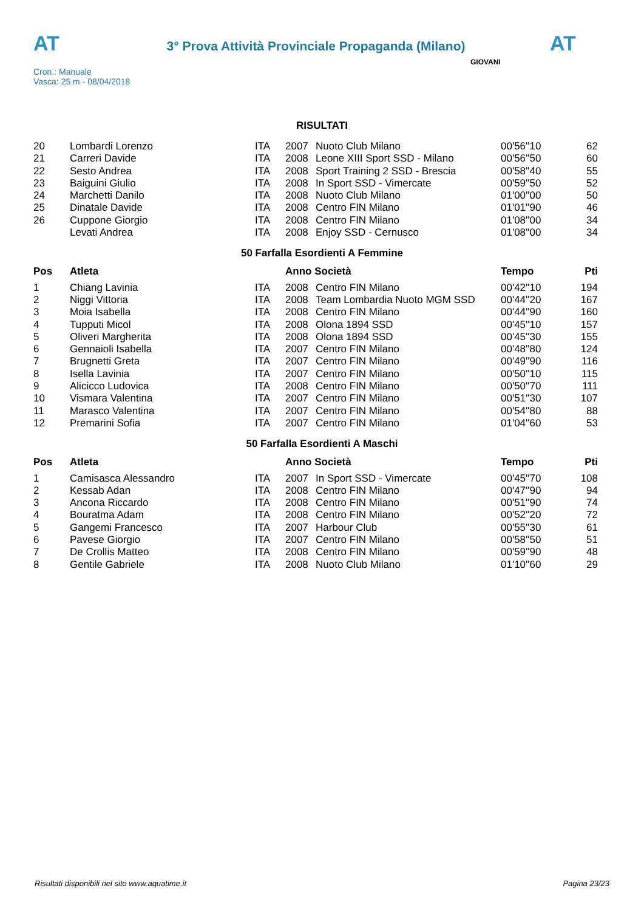AT
3° Prova Attività Provinciale Propaganda (Milano)
AT
Cron.: Manuale
Vasca: 25 m - 08/04/2018
GIOVANI
RISULTATI
| 20 | Lombardi Lorenzo | ITA | 2007 | Nuoto Club Milano | 00'56''10 | 62 |
| 21 | Carreri Davide | ITA | 2008 | Leone XIII Sport SSD - Milano | 00'56''50 | 60 |
| 22 | Sesto Andrea | ITA | 2008 | Sport Training 2 SSD - Brescia | 00'58''40 | 55 |
| 23 | Baiguini Giulio | ITA | 2008 | In Sport SSD - Vimercate | 00'59''50 | 52 |
| 24 | Marchetti Danilo | ITA | 2008 | Nuoto Club Milano | 01'00''00 | 50 |
| 25 | Dinatale Davide | ITA | 2008 | Centro FIN Milano | 01'01''90 | 46 |
| 26 | Cuppone Giorgio | ITA | 2008 | Centro FIN Milano | 01'08''00 | 34 |
| | Levati Andrea | ITA | 2008 | Enjoy SSD - Cernusco | 01'08''00 | 34 |
50 Farfalla Esordienti A Femmine
| Pos | Atleta | | Anno Società | | Tempo | Pti |
| --- | --- | --- | --- | --- | --- | --- |
| 1 | Chiang Lavinia | ITA | 2008 | Centro FIN Milano | 00'42''10 | 194 |
| 2 | Niggi Vittoria | ITA | 2008 | Team Lombardia Nuoto MGM SSD | 00'44''20 | 167 |
| 3 | Moia Isabella | ITA | 2008 | Centro FIN Milano | 00'44''90 | 160 |
| 4 | Tupputi Micol | ITA | 2008 | Olona 1894 SSD | 00'45''10 | 157 |
| 5 | Oliveri Margherita | ITA | 2008 | Olona 1894 SSD | 00'45''30 | 155 |
| 6 | Gennaioli Isabella | ITA | 2007 | Centro FIN Milano | 00'48''80 | 124 |
| 7 | Brugnetti Greta | ITA | 2007 | Centro FIN Milano | 00'49''90 | 116 |
| 8 | Isella Lavinia | ITA | 2007 | Centro FIN Milano | 00'50''10 | 115 |
| 9 | Alicicco Ludovica | ITA | 2008 | Centro FIN Milano | 00'50''70 | 111 |
| 10 | Vismara Valentina | ITA | 2007 | Centro FIN Milano | 00'51''30 | 107 |
| 11 | Marasco Valentina | ITA | 2007 | Centro FIN Milano | 00'54''80 | 88 |
| 12 | Premarini Sofia | ITA | 2007 | Centro FIN Milano | 01'04''60 | 53 |
50 Farfalla Esordienti A Maschi
| Pos | Atleta | | Anno Società | | Tempo | Pti |
| --- | --- | --- | --- | --- | --- | --- |
| 1 | Camisasca Alessandro | ITA | 2007 | In Sport SSD - Vimercate | 00'45''70 | 108 |
| 2 | Kessab Adan | ITA | 2008 | Centro FIN Milano | 00'47''90 | 94 |
| 3 | Ancona Riccardo | ITA | 2008 | Centro FIN Milano | 00'51''90 | 74 |
| 4 | Bouratma Adam | ITA | 2008 | Centro FIN Milano | 00'52''20 | 72 |
| 5 | Gangemi Francesco | ITA | 2007 | Harbour Club | 00'55''30 | 61 |
| 6 | Pavese Giorgio | ITA | 2007 | Centro FIN Milano | 00'58''50 | 51 |
| 7 | De Crollis Matteo | ITA | 2008 | Centro FIN Milano | 00'59''90 | 48 |
| 8 | Gentile Gabriele | ITA | 2008 | Nuoto Club Milano | 01'10''60 | 29 |
Risultati disponibili nel sito www.aquatime.it Pagina 23/23